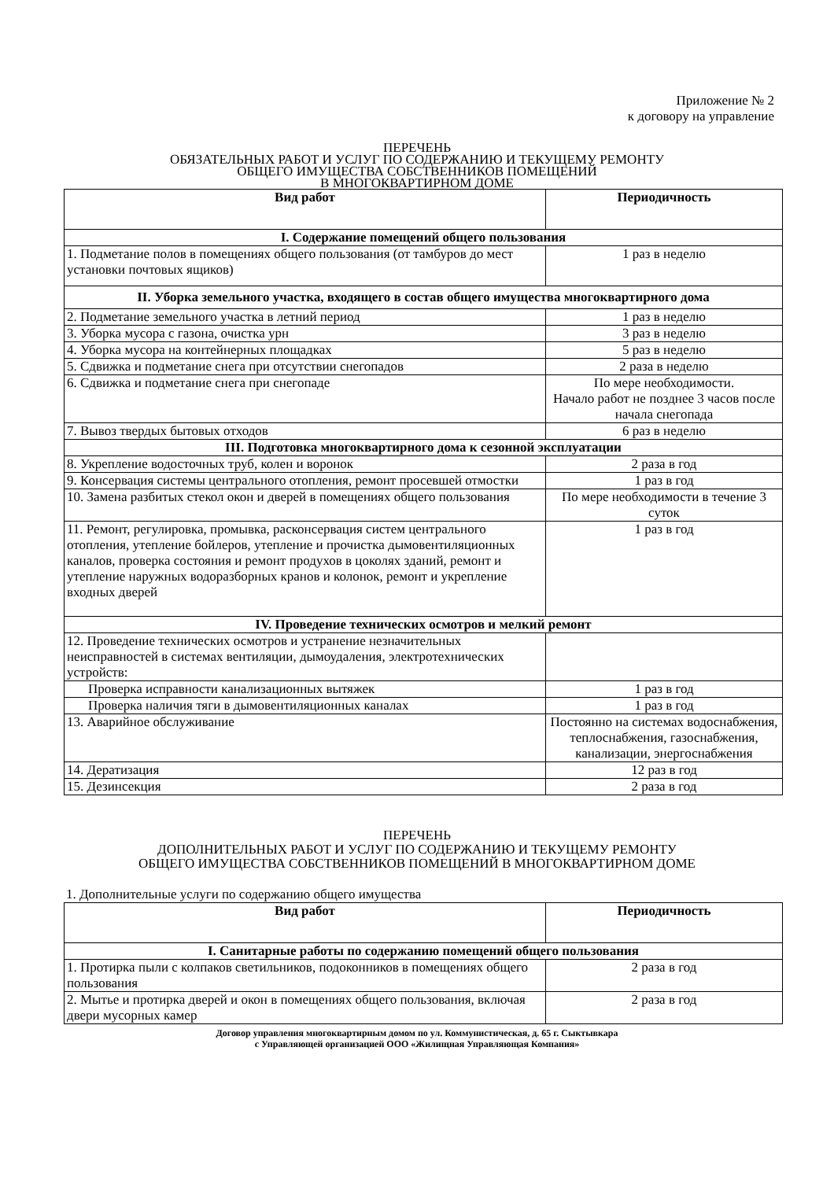Приложение № 2
к договору на управление
ПЕРЕЧЕНЬ
ОБЯЗАТЕЛЬНЫХ РАБОТ И УСЛУГ ПО СОДЕРЖАНИЮ И ТЕКУЩЕМУ РЕМОНТУ
ОБЩЕГО ИМУЩЕСТВА СОБСТВЕННИКОВ ПОМЕЩЕНИЙ
В МНОГОКВАРТИРНОМ ДОМЕ
| Вид работ | Периодичность |
| --- | --- |
| I. Содержание помещений общего пользования | |
| 1. Подметание полов в помещениях общего пользования (от тамбуров до мест установки почтовых ящиков) | 1 раз в неделю |
| II. Уборка земельного участка, входящего в состав общего имущества многоквартирного дома | |
| 2. Подметание земельного участка в летний период | 1 раз в неделю |
| 3. Уборка мусора с газона, очистка урн | 3 раз в неделю |
| 4. Уборка мусора на контейнерных площадках | 5 раз в неделю |
| 5. Сдвижка и подметание снега при отсутствии снегопадов | 2 раза в неделю |
| 6. Сдвижка и подметание снега при снегопаде | По мере необходимости. Начало работ не позднее 3 часов после начала снегопада |
| 7. Вывоз твердых бытовых отходов | 6 раз в неделю |
| III. Подготовка многоквартирного дома к сезонной эксплуатации | |
| 8. Укрепление водосточных труб, колен и воронок | 2 раза в год |
| 9. Консервация системы центрального отопления, ремонт просевшей отмостки | 1 раз в год |
| 10. Замена разбитых стекол окон и дверей в помещениях общего пользования | По мере необходимости в течение 3 суток |
| 11. Ремонт, регулировка, промывка, расконсервация систем центрального отопления, утепление бойлеров, утепление и прочистка дымовентиляционных каналов, проверка состояния и ремонт продухов в цоколях зданий, ремонт и утепление наружных водоразборных кранов и колонок, ремонт и укрепление входных дверей | 1 раз в год |
| IV. Проведение технических осмотров и мелкий ремонт | |
| 12. Проведение технических осмотров и устранение незначительных неисправностей в системах вентиляции, дымоудаления, электротехнических устройств: | |
| Проверка исправности канализационных вытяжек | 1 раз в год |
| Проверка наличия тяги в дымовентиляционных каналах | 1 раз в год |
| 13. Аварийное обслуживание | Постоянно на системах водоснабжения, теплоснабжения, газоснабжения, канализации, энергоснабжения |
| 14. Дератизация | 12 раз в год |
| 15. Дезинсекция | 2 раза в год |
ПЕРЕЧЕНЬ
ДОПОЛНИТЕЛЬНЫХ РАБОТ И УСЛУГ ПО СОДЕРЖАНИЮ И ТЕКУЩЕМУ РЕМОНТУ
ОБЩЕГО ИМУЩЕСТВА СОБСТВЕННИКОВ ПОМЕЩЕНИЙ В МНОГОКВАРТИРНОМ ДОМЕ
1. Дополнительные услуги по содержанию общего имущества
| Вид работ | Периодичность |
| --- | --- |
| I. Санитарные работы по содержанию помещений общего пользования | |
| 1. Протирка пыли с колпаков светильников, подоконников в помещениях общего пользования | 2 раза в год |
| 2. Мытье и протирка дверей и окон в помещениях общего пользования, включая двери мусорных камер | 2 раза в год |
Договор управления многоквартирным домом по ул. Коммунистическая, д. 65 г. Сыктывкара
с Управляющей организацией ООО «Жилищная Управляющая Компания»